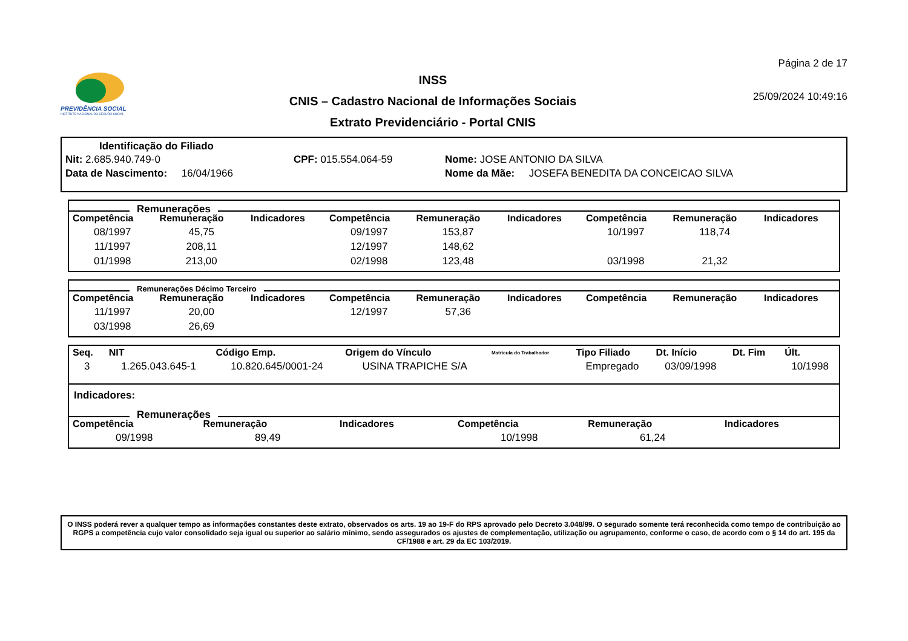PREVIDÊNCIA SOCIAL
INSTITUTO NACIONAL DO SEGURO SOCIAL
INSS
CNIS – Cadastro Nacional de Informações Sociais
Extrato Previdenciário - Portal CNIS
Página 2 de 17
25/09/2024 10:49:16
Identificação do Filiado
Nit: 2.685.940.749-0 CPF: 015.554.064-59 Nome: JOSE ANTONIO DA SILVA
Data de Nascimento: 16/04/1966 Nome da Mãe: JOSEFA BENEDITA DA CONCEICAO SILVA
Remunerações
| Competência | Remuneração | Indicadores | Competência | Remuneração | Indicadores | Competência | Remuneração | Indicadores |
| --- | --- | --- | --- | --- | --- | --- | --- | --- |
| 08/1997 | 45,75 | | 09/1997 | 153,87 | | 10/1997 | 118,74 | |
| 11/1997 | 208,11 | | 12/1997 | 148,62 | | | | |
| 01/1998 | 213,00 | | 02/1998 | 123,48 | | 03/1998 | 21,32 | |
Remunerações Décimo Terceiro
| Competência | Remuneração | Indicadores | Competência | Remuneração | Indicadores | Competência | Remuneração | Indicadores |
| --- | --- | --- | --- | --- | --- | --- | --- | --- |
| 11/1997 | 20,00 | | 12/1997 | 57,36 | | | | |
| 03/1998 | 26,69 | | | | | | | |
| Seq. | NIT | Código Emp. | Origem do Vínculo | Matrícula do Trabalhador | Tipo Filiado | Dt. Início | Dt. Fim | Últ. |
| --- | --- | --- | --- | --- | --- | --- | --- | --- |
| 3 | 1.265.043.645-1 | 10.820.645/0001-24 | USINA TRAPICHE S/A | | Empregado | 03/09/1998 | | 10/1998 |
Indicadores:
Remunerações
| Competência | Remuneração | Indicadores | Competência | Remuneração | Indicadores |
| --- | --- | --- | --- | --- | --- |
| 09/1998 | 89,49 | | 10/1998 | 61,24 | |
O INSS poderá rever a qualquer tempo as informações constantes deste extrato, observados os arts. 19 ao 19-F do RPS aprovado pelo Decreto 3.048/99. O segurado somente terá reconhecida como tempo de contribuição ao RGPS a competência cujo valor consolidado seja igual ou superior ao salário mínimo, sendo assegurados os ajustes de complementação, utilização ou agrupamento, conforme o caso, de acordo com o § 14 do art. 195 da CF/1988 e art. 29 da EC 103/2019.